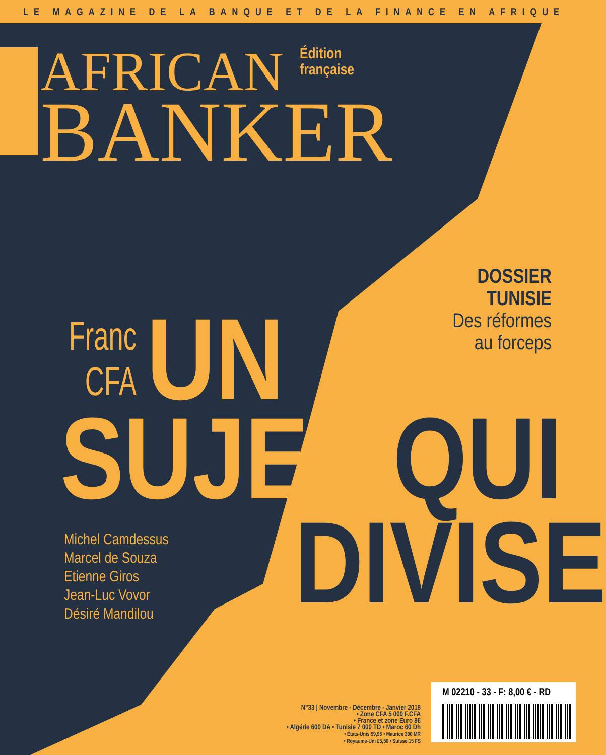LE MAGAZINE DE LA BANQUE ET DE LA FINANCE EN AFRIQUE
AFRICAN
BANKER
Édition
française
DOSSIER
TUNISIE
Des réformes
au forceps
Franc
CFA UN
SUJET QUI
DIVISE
Michel Camdessus
Marcel de Souza
Etienne Giros
Jean-Luc Vovor
Désiré Mandilou
N°33 | Novembre - Décembre - Janvier 2018
• Zone CFA 5 000 F.CFA
• France et zone Euro 8€
• Algérie 600 DA • Tunisie 7 000 TD • Maroc 60 Dh
• États-Unis $9,95 • Maurice 300 MR
• Royaume-Uni £5,50 • Suisse 15 FS
M 02210 - 33 - F: 8,00 € - RD